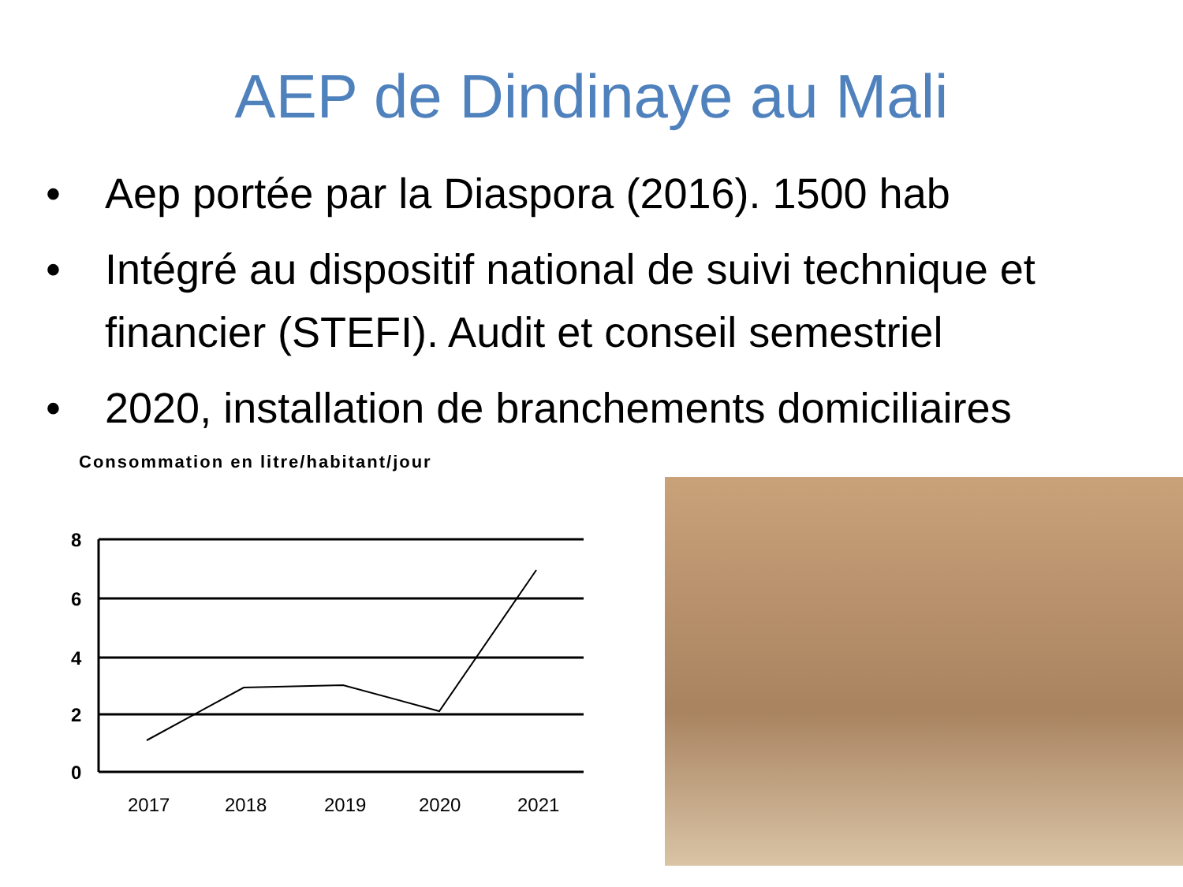AEP de Dindinaye au Mali
• Aep portée par la Diaspora (2016). 1500 hab
• Intégré au dispositif national de suivi technique et financier (STEFI). Audit et conseil semestriel
• 2020, installation de branchements domiciliaires
Consommation en litre/habitant/jour
8
6
4
2
0
2017
2018
2019
2020
2021